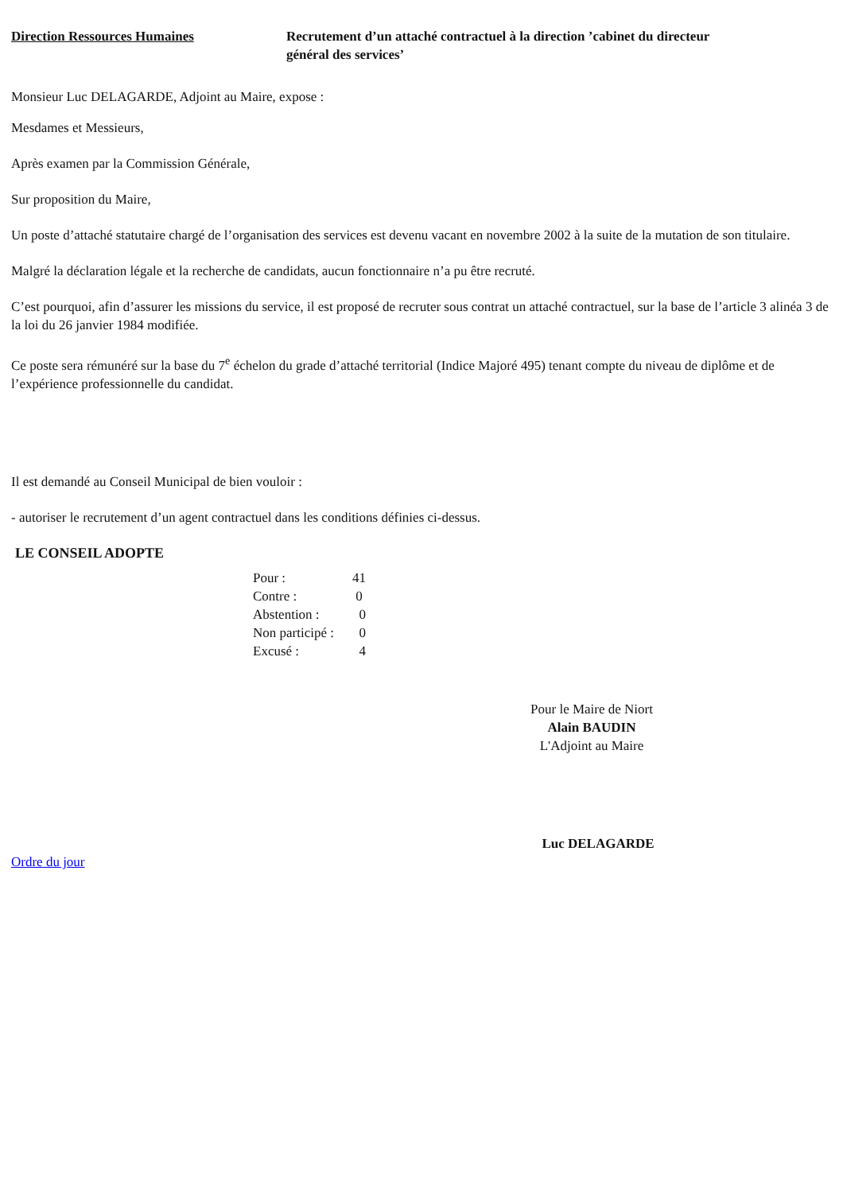Direction Ressources Humaines Recrutement d’un attaché contractuel à la direction ’cabinet du directeur général des services’
Monsieur Luc DELAGARDE, Adjoint au Maire, expose :
Mesdames et Messieurs,
Après examen par la Commission Générale,
Sur proposition du Maire,
Un poste d’attaché statutaire chargé de l’organisation des services est devenu vacant en novembre 2002 à la suite de la mutation de son titulaire.
Malgré la déclaration légale et la recherche de candidats, aucun fonctionnaire n’a pu être recruté.
C’est pourquoi, afin d’assurer les missions du service, il est proposé de recruter sous contrat un attaché contractuel, sur la base de l’article 3 alinéa 3 de la loi du 26 janvier 1984 modifiée.
Ce poste sera rémunéré sur la base du 7<sup>e</sup> échelon du grade d’attaché territorial (Indice Majoré 495) tenant compte du niveau de diplôme et de l’expérience professionnelle du candidat.
Il est demandé au Conseil Municipal de bien vouloir :
- autoriser le recrutement d’un agent contractuel dans les conditions définies ci-dessus.
LE CONSEIL ADOPTE
| Pour : | 41 |
| Contre : | 0 |
| Abstention : | 0 |
| Non participé : | 0 |
| Excusé : | 4 |
Pour le Maire de Niort
Alain BAUDIN
L'Adjoint au Maire
Luc DELAGARDE
Ordre du jour